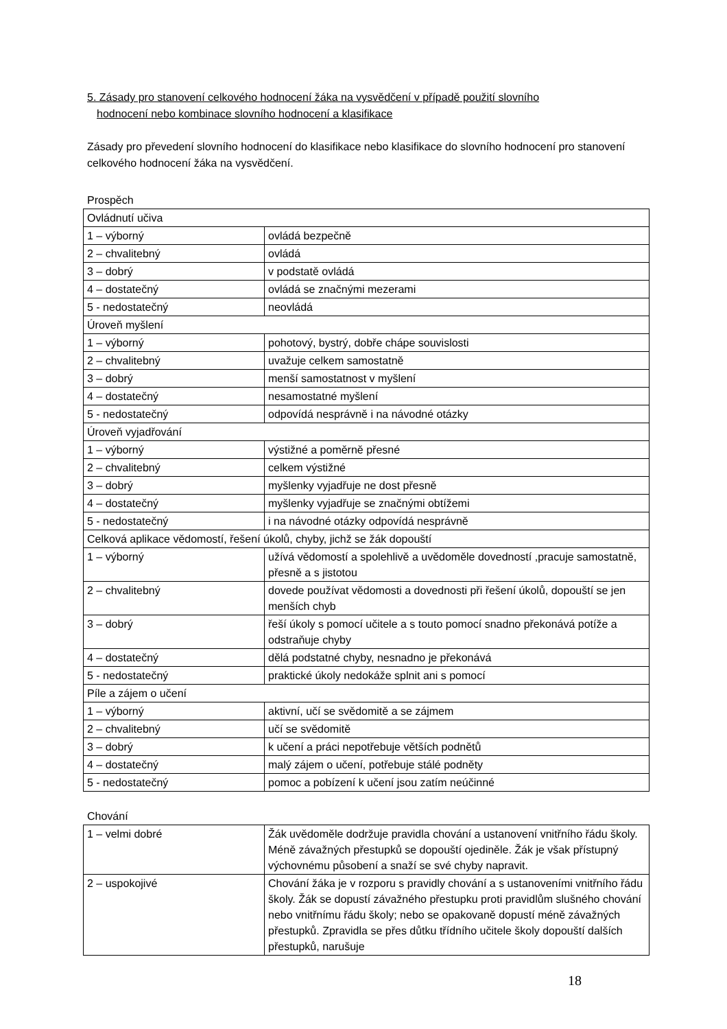5. Zásady pro stanovení celkového hodnocení žáka na vysvědčení v případě použití slovního
hodnocení nebo kombinace slovního hodnocení a klasifikace
Zásady pro převedení slovního hodnocení do klasifikace nebo klasifikace do slovního hodnocení pro stanovení celkového hodnocení žáka na vysvědčení.
Prospěch
| Ovládnutí učiva | |
| 1 – výborný | ovládá bezpečně |
| 2 – chvalitebný | ovládá |
| 3 – dobrý | v podstatě ovládá |
| 4 – dostatečný | ovládá se značnými mezerami |
| 5 - nedostatečný | neovládá |
| Úroveň myšlení | |
| 1 – výborný | pohotový, bystrý, dobře chápe souvislosti |
| 2 – chvalitebný | uvažuje celkem samostatně |
| 3 – dobrý | menší samostatnost v myšlení |
| 4 – dostatečný | nesamostatné myšlení |
| 5 - nedostatečný | odpovídá nesprávně i na návodné otázky |
| Úroveň vyjadřování | |
| 1 – výborný | výstižné a poměrně přesné |
| 2 – chvalitebný | celkem výstižné |
| 3 – dobrý | myšlenky vyjadřuje ne dost přesně |
| 4 – dostatečný | myšlenky vyjadřuje se značnými obtížemi |
| 5 - nedostatečný | i na návodné otázky odpovídá nesprávně |
| Celková aplikace vědomostí, řešení úkolů, chyby, jichž se žák dopouští | |
| 1 – výborný | užívá vědomostí a spolehlivě a uvědoměle dovedností ,pracuje samostatně, přesně a s jistotou |
| 2 – chvalitebný | dovede používat vědomosti a dovednosti při řešení úkolů, dopouští se jen menších chyb |
| 3 – dobrý | řeší úkoly s pomocí učitele a s touto pomocí snadno překonává potíže a odstraňuje chyby |
| 4 – dostatečný | dělá podstatné chyby, nesnadno je překonává |
| 5 - nedostatečný | praktické úkoly nedokáže splnit ani s pomocí |
| Píle a zájem o učení | |
| 1 – výborný | aktivní, učí se svědomitě a se zájmem |
| 2 – chvalitebný | učí se svědomitě |
| 3 – dobrý | k učení a práci nepotřebuje větších podnětů |
| 4 – dostatečný | malý zájem o učení, potřebuje stálé podněty |
| 5 - nedostatečný | pomoc a pobízení k učení jsou zatím neúčinné |
Chování
| 1 – velmi dobré | Žák uvědoměle dodržuje pravidla chování a ustanovení vnitřního řádu školy. Méně závažných přestupků se dopouští ojediněle. Žák je však přístupný výchovnému působení a snaží se své chyby napravit. |
| 2 – uspokojivé | Chování žáka je v rozporu s pravidly chování a s ustanoveními vnitřního řádu školy. Žák se dopustí závažného přestupku proti pravidlům slušného chování nebo vnitřnímu řádu školy; nebo se opakovaně dopustí méně závažných přestupků. Zpravidla se přes důtku třídního učitele školy dopouští dalších přestupků, narušuje |
18